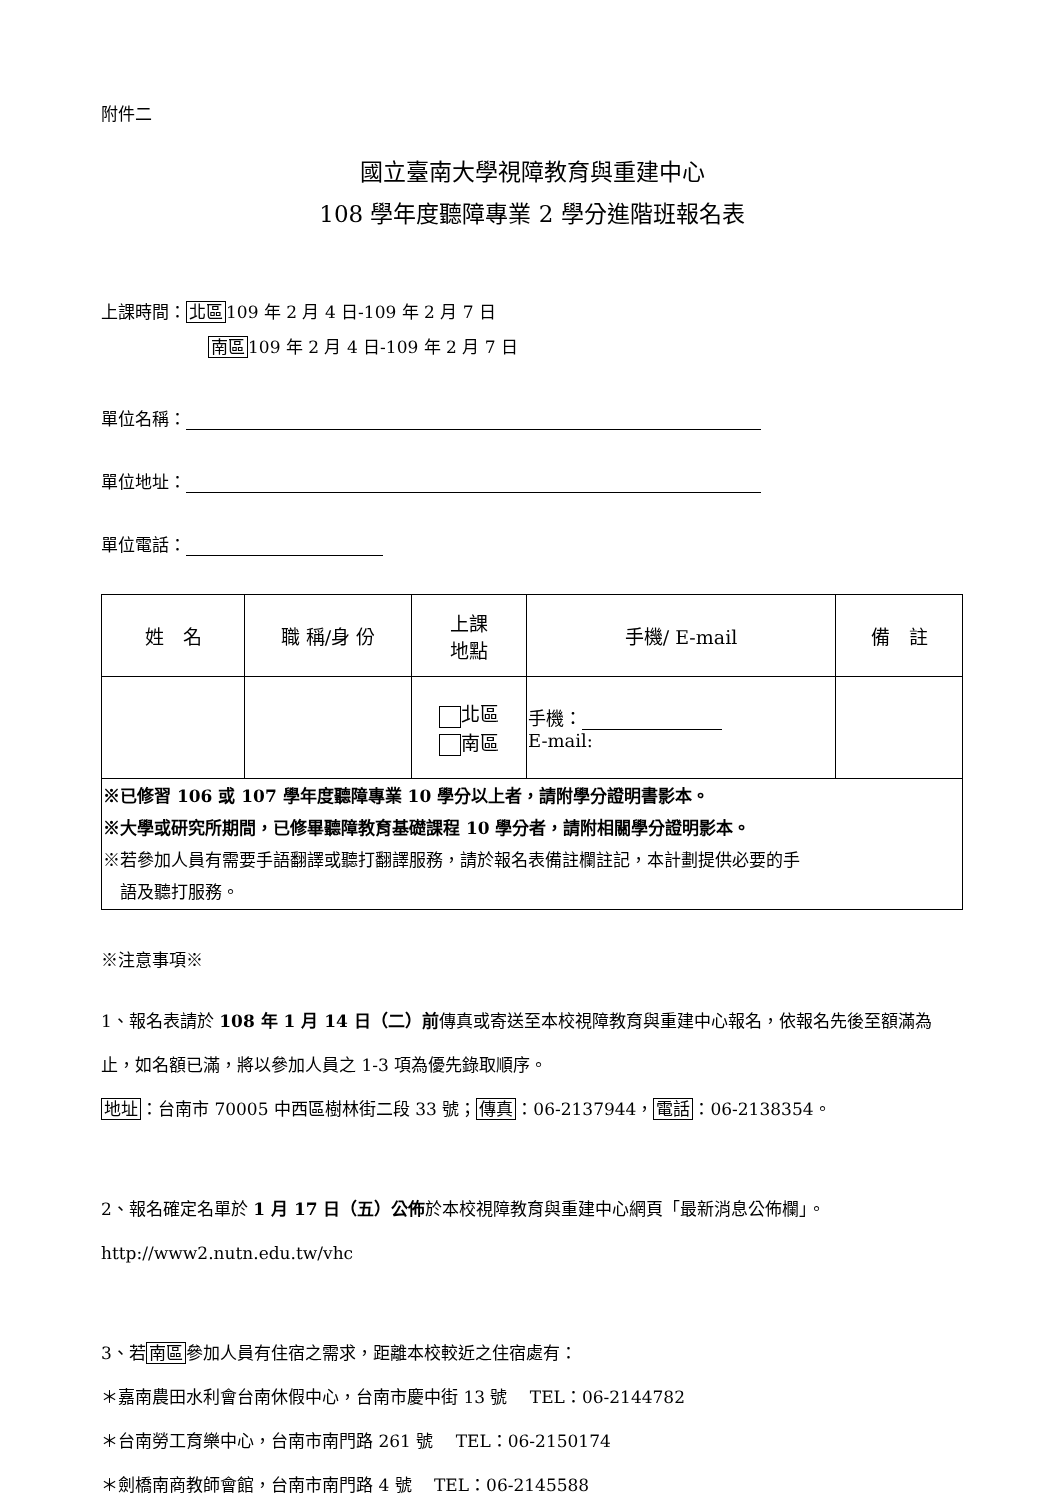附件二
國立臺南大學視障教育與重建中心
108 學年度聽障專業 2 學分進階班報名表
上課時間：北區109 年 2 月 4 日-109 年 2 月 7 日
南區109 年 2 月 4 日-109 年 2 月 7 日
單位名稱：
單位地址：
單位電話：
| 姓 名 | 職 稱/身 份 | 上課 地點 | 手機/ E-mail | 備 註 |
| --- | --- | --- | --- | --- |
| | | 北區 南區 | 手機： E-mail: | |
| ※已修習 106 或 107 學年度聽障專業 10 學分以上者，請附學分證明書影本。 ※大學或研究所期間，已修畢聽障教育基礎課程 10 學分者，請附相關學分證明影本。 ※若參加人員有需要手語翻譯或聽打翻譯服務，請於報名表備註欄註記，本計劃提供必要的手 語及聽打服務。 | | | | |
※注意事項※
1、報名表請於 108 年 1 月 14 日（二）前傳真或寄送至本校視障教育與重建中心報名，依報名先後至額滿為止，如名額已滿，將以參加人員之 1-3 項為優先錄取順序。
地址：台南市 70005 中西區樹林街二段 33 號；傳真：06-2137944，電話：06-2138354。
2、報名確定名單於 1 月 17 日（五）公佈於本校視障教育與重建中心網頁「最新消息公佈欄」。
http://www2.nutn.edu.tw/vhc
3、若南區參加人員有住宿之需求，距離本校較近之住宿處有：
＊嘉南農田水利會台南休假中心，台南市慶中街 13 號　 TEL：06-2144782
＊台南勞工育樂中心，台南市南門路 261 號　 TEL：06-2150174
＊劍橋南商教師會館，台南市南門路 4 號　 TEL：06-2145588